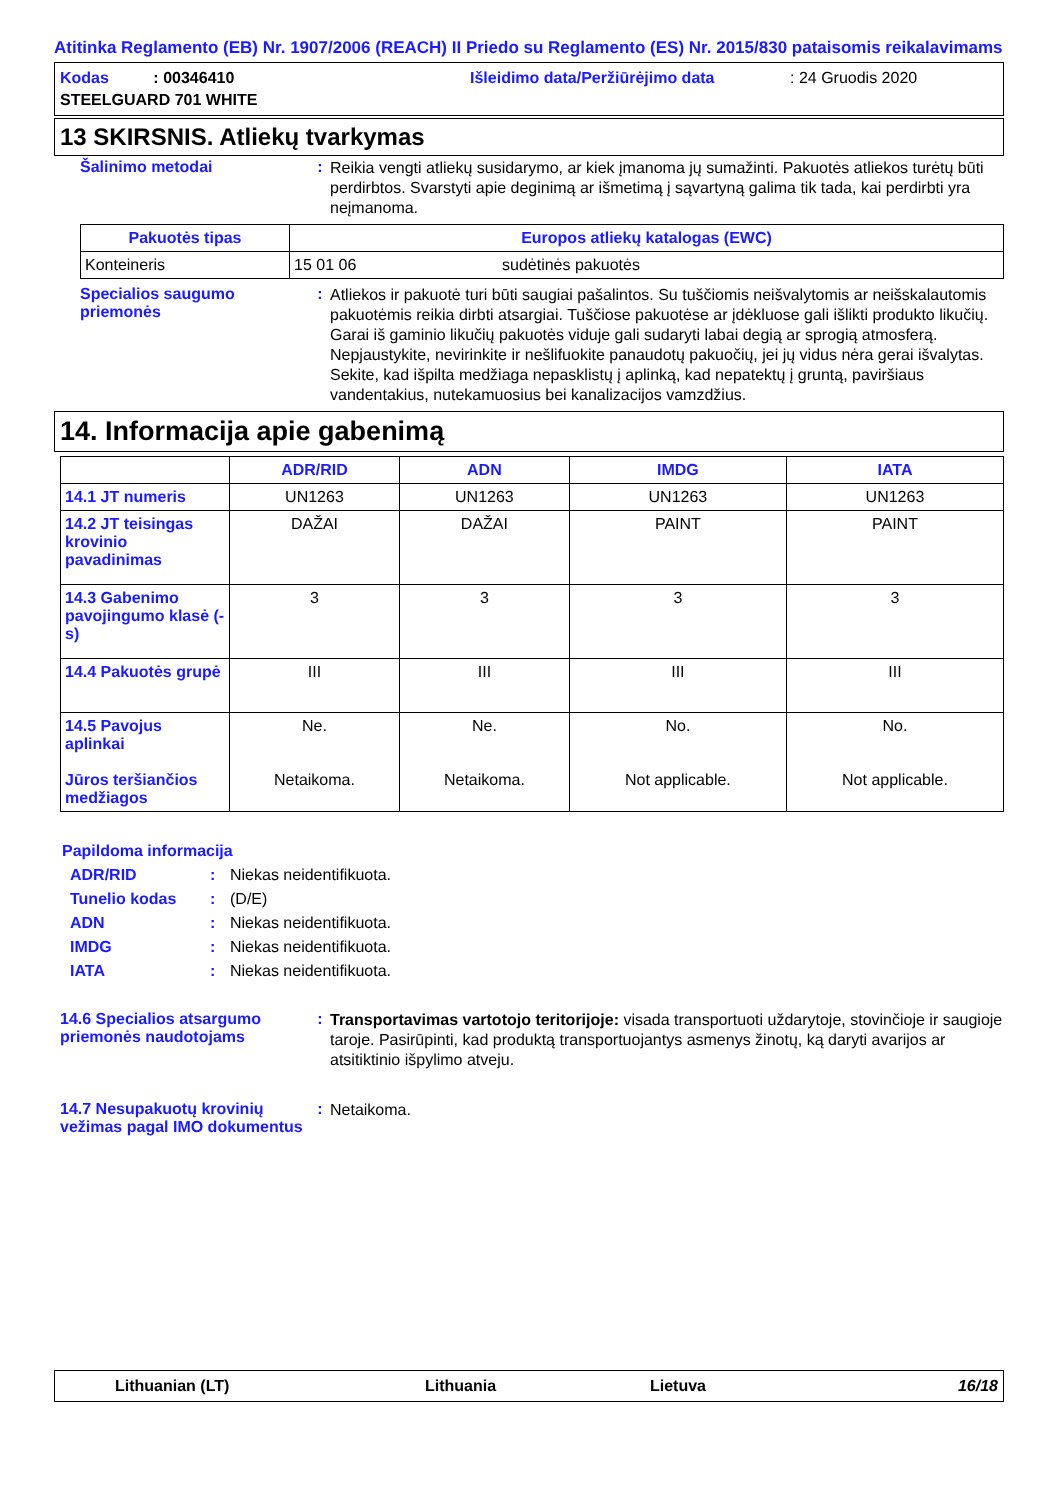Atitinka Reglamento (EB) Nr. 1907/2006 (REACH) II Priedo su Reglamento (ES) Nr. 2015/830 pataisomis reikalavimams
Kodas : 00346410 Išleidimo data/Peržiūrėjimo data: 24 Gruodis 2020
STEELGUARD 701 WHITE
13 SKIRSNIS. Atliekų tvarkymas
Šalinimo metodai :
Reikia vengti atliekų susidarymo, ar kiek įmanoma jų sumažinti. Pakuotės atliekos turėtų būti perdirbtos. Svarstyti apie deginimą ar išmetimą į sąvartyną galima tik tada, kai perdirbti yra neįmanoma.
| Pakuotės tipas | Europos atliekų katalogas (EWC) | |
| --- | --- | --- |
| Konteineris | 15 01 06 | sudėtinės pakuotės |
Specialios saugumo priemonės
:
Atliekos ir pakuotė turi būti saugiai pašalintos. Su tuščiomis neišvalytomis ar neišskalautomis pakuotėmis reikia dirbti atsargiai. Tuščiose pakuotėse ar įdėkluose gali išlikti produkto likučių. Garai iš gaminio likučių pakuotės viduje gali sudaryti labai degią ar sprogią atmosferą. Nepjaustykite, nevirinkite ir nešlifuokite panaudotų pakuočių, jei jų vidus nėra gerai išvalytas. Sekite, kad išpilta medžiaga nepasklistų į aplinką, kad nepatektų į gruntą, paviršiaus vandentakius, nutekamuosius bei kanalizacijos vamzdžius.
14. Informacija apie gabenimą
| | ADR/RID | ADN | IMDG | IATA |
| --- | --- | --- | --- | --- |
| 14.1 JT numeris | UN1263 | UN1263 | UN1263 | UN1263 |
| 14.2 JT teisingas krovinio pavadinimas | DAŽAI | DAŽAI | PAINT | PAINT |
| 14.3 Gabenimo pavojingumo klasė (-s) | 3 | 3 | 3 | 3 |
| 14.4 Pakuotės grupė | III | III | III | III |
| 14.5 Pavojus aplinkai Jūros teršiančios medžiagos | Ne. Netaikoma. | Ne. Netaikoma. | No. Not applicable. | No. Not applicable. |
Papildoma informacija
ADR/RID: Niekas neidentifikuota.
Tunelio kodas: (D/E)
ADN: Niekas neidentifikuota.
IMDG: Niekas neidentifikuota.
IATA: Niekas neidentifikuota.
14.6 Specialios atsargumo priemonės naudotojams
:
Transportavimas vartotojo teritorijoje: visada transportuoti uždarytoje, stovinčioje ir saugioje taroje. Pasirūpinti, kad produktą transportuojantys asmenys žinotų, ką daryti avarijos ar atsitiktinio išpylimo atveju.
14.7 Nesupakuotų krovinių vežimas pagal IMO dokumentus
:
Netaikoma.
Lithuanian (LT) Lithuania Lietuva 16/18